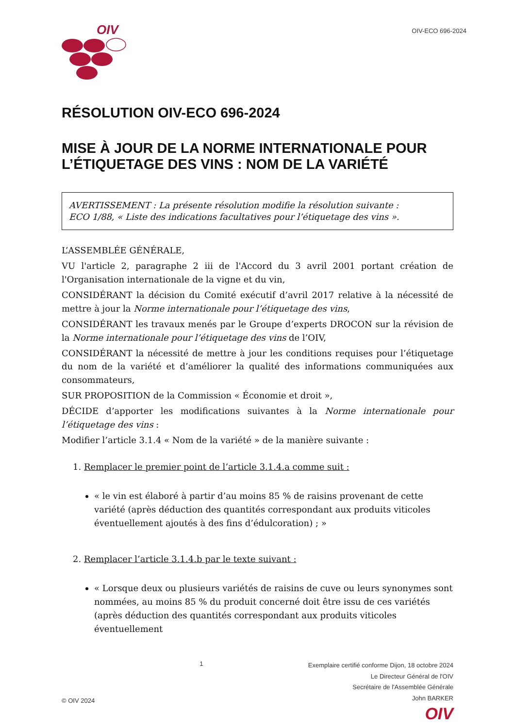OIV
OIV-ECO 696-2024
RÉSOLUTION OIV-ECO 696-2024
MISE À JOUR DE LA NORME INTERNATIONALE POUR L’ÉTIQUETAGE DES VINS : NOM DE LA VARIÉTÉ
AVERTISSEMENT : La présente résolution modifie la résolution suivante :
ECO 1/88, « Liste des indications facultatives pour l’étiquetage des vins ».
L’ASSEMBLÉE GÉNÉRALE,
VU l'article 2, paragraphe 2 iii de l'Accord du 3 avril 2001 portant création de l'Organisation internationale de la vigne et du vin,
CONSIDÉRANT la décision du Comité exécutif d’avril 2017 relative à la nécessité de mettre à jour la Norme internationale pour l’étiquetage des vins,
CONSIDÉRANT les travaux menés par le Groupe d’experts DROCON sur la révision de la Norme internationale pour l’étiquetage des vins de l’OIV,
CONSIDÉRANT la nécessité de mettre à jour les conditions requises pour l’étiquetage du nom de la variété et d’améliorer la qualité des informations communiquées aux consommateurs,
SUR PROPOSITION de la Commission « Économie et droit »,
DÉCIDE d’apporter les modifications suivantes à la Norme internationale pour l’étiquetage des vins :
Modifier l’article 3.1.4 « Nom de la variété » de la manière suivante :
1. Remplacer le premier point de l’article 3.1.4.a comme suit :
« le vin est élaboré à partir d’au moins 85 % de raisins provenant de cette variété (après déduction des quantités correspondant aux produits viticoles éventuellement ajoutés à des fins d’édulcoration) ; »
2. Remplacer l’article 3.1.4.b par le texte suivant :
« Lorsque deux ou plusieurs variétés de raisins de cuve ou leurs synonymes sont nommées, au moins 85 % du produit concerné doit être issu de ces variétés (après déduction des quantités correspondant aux produits viticoles éventuellement
© OIV 2024 1
Exemplaire certifié conforme Dijon, 18 octobre 2024
Le Directeur Général de l'OIV
Secrétaire de l'Assemblée Générale
John BARKER
OIV